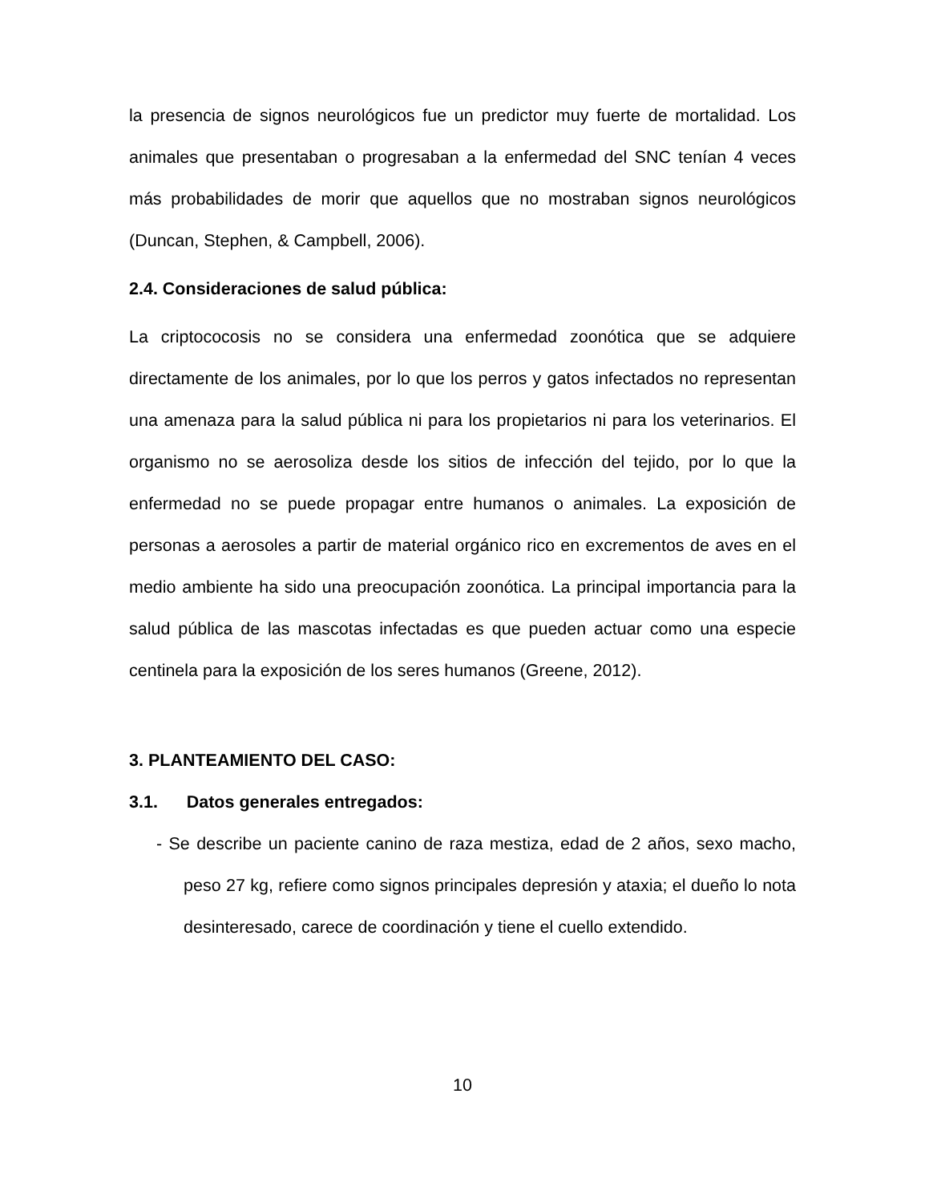la presencia de signos neurológicos fue un predictor muy fuerte de mortalidad. Los animales que presentaban o progresaban a la enfermedad del SNC tenían 4 veces más probabilidades de morir que aquellos que no mostraban signos neurológicos (Duncan, Stephen, & Campbell, 2006).
2.4. Consideraciones de salud pública:
La criptococosis no se considera una enfermedad zoonótica que se adquiere directamente de los animales, por lo que los perros y gatos infectados no representan una amenaza para la salud pública ni para los propietarios ni para los veterinarios. El organismo no se aerosoliza desde los sitios de infección del tejido, por lo que la enfermedad no se puede propagar entre humanos o animales. La exposición de personas a aerosoles a partir de material orgánico rico en excrementos de aves en el medio ambiente ha sido una preocupación zoonótica. La principal importancia para la salud pública de las mascotas infectadas es que pueden actuar como una especie centinela para la exposición de los seres humanos (Greene, 2012).
3. PLANTEAMIENTO DEL CASO:
3.1. Datos generales entregados:
- Se describe un paciente canino de raza mestiza, edad de 2 años, sexo macho, peso 27 kg, refiere como signos principales depresión y ataxia; el dueño lo nota desinteresado, carece de coordinación y tiene el cuello extendido.
10